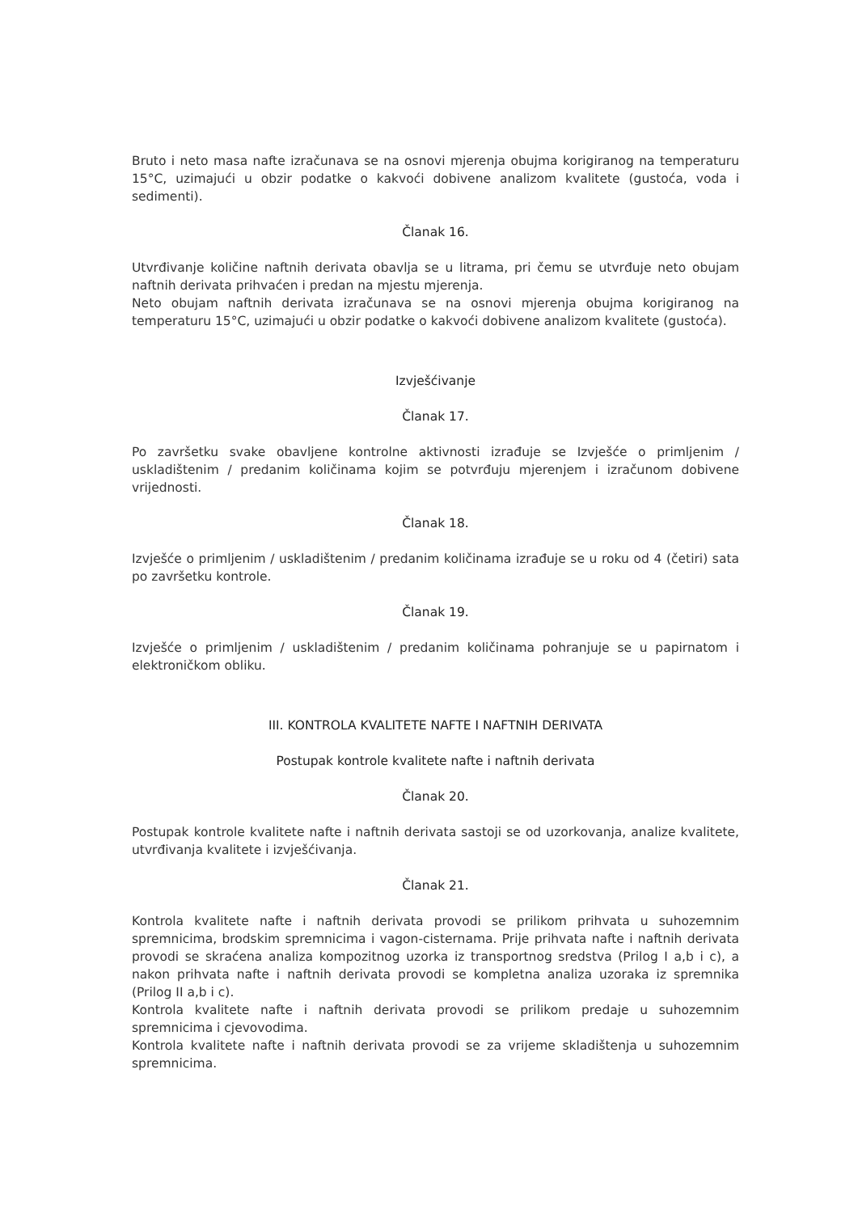Bruto i neto masa nafte izračunava se na osnovi mjerenja obujma korigiranog na temperaturu 15°C, uzimajući u obzir podatke o kakvoći dobivene analizom kvalitete (gustoća, voda i sedimenti).
Članak 16.
Utvrđivanje količine naftnih derivata obavlja se u litrama, pri čemu se utvrđuje neto obujam naftnih derivata prihvaćen i predan na mjestu mjerenja.
Neto obujam naftnih derivata izračunava se na osnovi mjerenja obujma korigiranog na temperaturu 15°C, uzimajući u obzir podatke o kakvoći dobivene analizom kvalitete (gustoća).
Izvješćivanje
Članak 17.
Po završetku svake obavljene kontrolne aktivnosti izrađuje se Izvješće o primljenim / uskladištenim / predanim količinama kojim se potvrđuju mjerenjem i izračunom dobivene vrijednosti.
Članak 18.
Izvješće o primljenim / uskladištenim / predanim količinama izrađuje se u roku od 4 (četiri) sata po završetku kontrole.
Članak 19.
Izvješće o primljenim / uskladištenim / predanim količinama pohranjuje se u papirnatom i elektroničkom obliku.
III. KONTROLA KVALITETE NAFTE I NAFTNIH DERIVATA
Postupak kontrole kvalitete nafte i naftnih derivata
Članak 20.
Postupak kontrole kvalitete nafte i naftnih derivata sastoji se od uzorkovanja, analize kvalitete, utvrđivanja kvalitete i izvješćivanja.
Članak 21.
Kontrola kvalitete nafte i naftnih derivata provodi se prilikom prihvata u suhozemnim spremnicima, brodskim spremnicima i vagon-cisternama. Prije prihvata nafte i naftnih derivata provodi se skraćena analiza kompozitnog uzorka iz transportnog sredstva (Prilog I a,b i c), a nakon prihvata nafte i naftnih derivata provodi se kompletna analiza uzoraka iz spremnika (Prilog II a,b i c).
Kontrola kvalitete nafte i naftnih derivata provodi se prilikom predaje u suhozemnim spremnicima i cjevovodima.
Kontrola kvalitete nafte i naftnih derivata provodi se za vrijeme skladištenja u suhozemnim spremnicima.